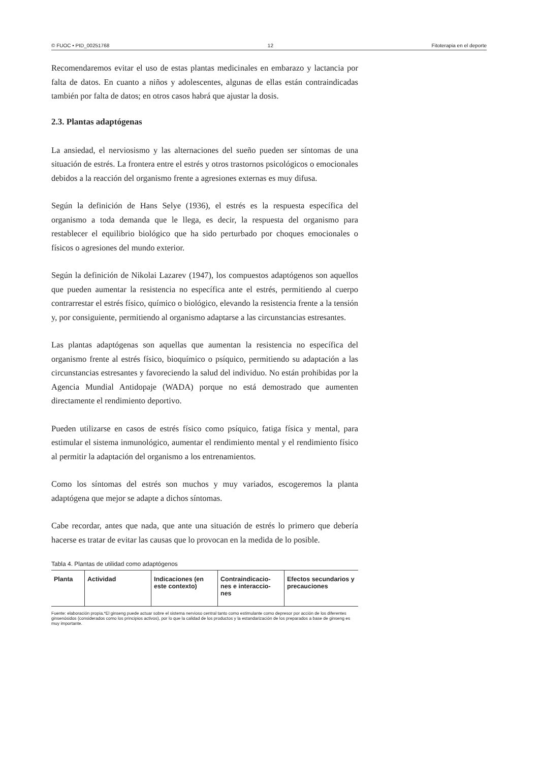© FUOC • PID_00251768 12 Fitoterapia en el deporte
Recomendaremos evitar el uso de estas plantas medicinales en embarazo y lactancia por falta de datos. En cuanto a niños y adolescentes, algunas de ellas están contraindicadas también por falta de datos; en otros casos habrá que ajustar la dosis.
2.3. Plantas adaptógenas
La ansiedad, el nerviosismo y las alternaciones del sueño pueden ser síntomas de una situación de estrés. La frontera entre el estrés y otros trastornos psicológicos o emocionales debidos a la reacción del organismo frente a agresiones externas es muy difusa.
Según la definición de Hans Selye (1936), el estrés es la respuesta específica del organismo a toda demanda que le llega, es decir, la respuesta del organismo para restablecer el equilibrio biológico que ha sido perturbado por choques emocionales o físicos o agresiones del mundo exterior.
Según la definición de Nikolai Lazarev (1947), los compuestos adaptógenos son aquellos que pueden aumentar la resistencia no específica ante el estrés, permitiendo al cuerpo contrarrestar el estrés físico, químico o biológico, elevando la resistencia frente a la tensión y, por consiguiente, permitiendo al organismo adaptarse a las circunstancias estresantes.
Las plantas adaptógenas son aquellas que aumentan la resistencia no específica del organismo frente al estrés físico, bioquímico o psíquico, permitiendo su adaptación a las circunstancias estresantes y favoreciendo la salud del individuo. No están prohibidas por la Agencia Mundial Antidopaje (WADA) porque no está demostrado que aumenten directamente el rendimiento deportivo.
Pueden utilizarse en casos de estrés físico como psíquico, fatiga física y mental, para estimular el sistema inmunológico, aumentar el rendimiento mental y el rendimiento físico al permitir la adaptación del organismo a los entrenamientos.
Como los síntomas del estrés son muchos y muy variados, escogeremos la planta adaptógena que mejor se adapte a dichos síntomas.
Cabe recordar, antes que nada, que ante una situación de estrés lo primero que debería hacerse es tratar de evitar las causas que lo provocan en la medida de lo posible.
Tabla 4. Plantas de utilidad como adaptógenos
| Planta | Actividad | Indicaciones (en este contexto) | Contraindicacio-nes e interaccio-nes | Efectos secundarios y precauciones |
| --- | --- | --- | --- | --- |
Fuente: elaboración propia.*El ginseng puede actuar sobre el sistema nervioso central tanto como estimulante como depresor por acción de los diferentes ginsenósidos (considerados como los principios activos), por lo que la calidad de los productos y la estandarización de los preparados a base de ginseng es muy importante.